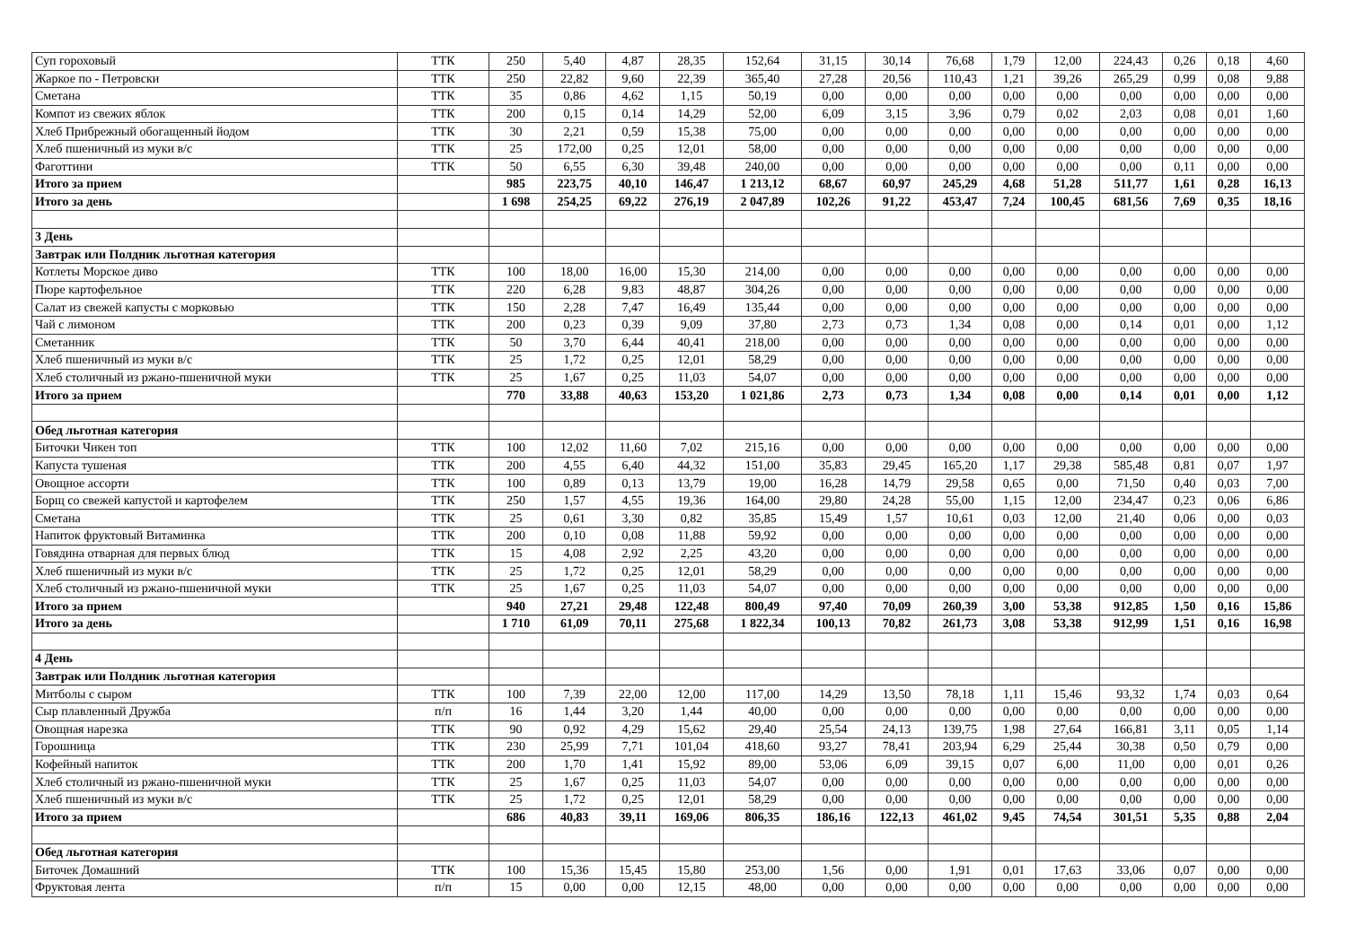| Суп гороховый | ТТК | 250 | 5,40 | 4,87 | 28,35 | 152,64 | 31,15 | 30,14 | 76,68 | 1,79 | 12,00 | 224,43 | 0,26 | 0,18 | 4,60 |
| Жаркое по - Петровски | ТТК | 250 | 22,82 | 9,60 | 22,39 | 365,40 | 27,28 | 20,56 | 110,43 | 1,21 | 39,26 | 265,29 | 0,99 | 0,08 | 9,88 |
| Сметана | ТТК | 35 | 0,86 | 4,62 | 1,15 | 50,19 | 0,00 | 0,00 | 0,00 | 0,00 | 0,00 | 0,00 | 0,00 | 0,00 | 0,00 |
| Компот из свежих яблок | ТТК | 200 | 0,15 | 0,14 | 14,29 | 52,00 | 6,09 | 3,15 | 3,96 | 0,79 | 0,02 | 2,03 | 0,08 | 0,01 | 1,60 |
| Хлеб Прибрежный обогащенный йодом | ТТК | 30 | 2,21 | 0,59 | 15,38 | 75,00 | 0,00 | 0,00 | 0,00 | 0,00 | 0,00 | 0,00 | 0,00 | 0,00 | 0,00 |
| Хлеб пшеничный из муки в/с | ТТК | 25 | 172,00 | 0,25 | 12,01 | 58,00 | 0,00 | 0,00 | 0,00 | 0,00 | 0,00 | 0,00 | 0,00 | 0,00 | 0,00 |
| Фаготтини | ТТК | 50 | 6,55 | 6,30 | 39,48 | 240,00 | 0,00 | 0,00 | 0,00 | 0,00 | 0,00 | 0,00 | 0,11 | 0,00 | 0,00 |
| Итого за прием | | 985 | 223,75 | 40,10 | 146,47 | 1 213,12 | 68,67 | 60,97 | 245,29 | 4,68 | 51,28 | 511,77 | 1,61 | 0,28 | 16,13 |
| Итого за день | | 1 698 | 254,25 | 69,22 | 276,19 | 2 047,89 | 102,26 | 91,22 | 453,47 | 7,24 | 100,45 | 681,56 | 7,69 | 0,35 | 18,16 |
| 3 День | | | | | | | | | | | | | | | |
| Завтрак или Полдник льготная категория | | | | | | | | | | | | | | | |
| Котлеты Морское диво | ТТК | 100 | 18,00 | 16,00 | 15,30 | 214,00 | 0,00 | 0,00 | 0,00 | 0,00 | 0,00 | 0,00 | 0,00 | 0,00 | 0,00 |
| Пюре картофельное | ТТК | 220 | 6,28 | 9,83 | 48,87 | 304,26 | 0,00 | 0,00 | 0,00 | 0,00 | 0,00 | 0,00 | 0,00 | 0,00 | 0,00 |
| Салат из свежей капусты с морковью | ТТК | 150 | 2,28 | 7,47 | 16,49 | 135,44 | 0,00 | 0,00 | 0,00 | 0,00 | 0,00 | 0,00 | 0,00 | 0,00 | 0,00 |
| Чай с лимоном | ТТК | 200 | 0,23 | 0,39 | 9,09 | 37,80 | 2,73 | 0,73 | 1,34 | 0,08 | 0,00 | 0,14 | 0,01 | 0,00 | 1,12 |
| Сметанник | ТТК | 50 | 3,70 | 6,44 | 40,41 | 218,00 | 0,00 | 0,00 | 0,00 | 0,00 | 0,00 | 0,00 | 0,00 | 0,00 | 0,00 |
| Хлеб пшеничный из муки в/с | ТТК | 25 | 1,72 | 0,25 | 12,01 | 58,29 | 0,00 | 0,00 | 0,00 | 0,00 | 0,00 | 0,00 | 0,00 | 0,00 | 0,00 |
| Хлеб столичный из ржано-пшеничной муки | ТТК | 25 | 1,67 | 0,25 | 11,03 | 54,07 | 0,00 | 0,00 | 0,00 | 0,00 | 0,00 | 0,00 | 0,00 | 0,00 | 0,00 |
| Итого за прием | | 770 | 33,88 | 40,63 | 153,20 | 1 021,86 | 2,73 | 0,73 | 1,34 | 0,08 | 0,00 | 0,14 | 0,01 | 0,00 | 1,12 |
| Обед льготная категория | | | | | | | | | | | | | | | |
| Биточки Чикен топ | ТТК | 100 | 12,02 | 11,60 | 7,02 | 215,16 | 0,00 | 0,00 | 0,00 | 0,00 | 0,00 | 0,00 | 0,00 | 0,00 | 0,00 |
| Капуста тушеная | ТТК | 200 | 4,55 | 6,40 | 44,32 | 151,00 | 35,83 | 29,45 | 165,20 | 1,17 | 29,38 | 585,48 | 0,81 | 0,07 | 1,97 |
| Овощное ассорти | ТТК | 100 | 0,89 | 0,13 | 13,79 | 19,00 | 16,28 | 14,79 | 29,58 | 0,65 | 0,00 | 71,50 | 0,40 | 0,03 | 7,00 |
| Борщ со свежей капустой и картофелем | ТТК | 250 | 1,57 | 4,55 | 19,36 | 164,00 | 29,80 | 24,28 | 55,00 | 1,15 | 12,00 | 234,47 | 0,23 | 0,06 | 6,86 |
| Сметана | ТТК | 25 | 0,61 | 3,30 | 0,82 | 35,85 | 15,49 | 1,57 | 10,61 | 0,03 | 12,00 | 21,40 | 0,06 | 0,00 | 0,03 |
| Напиток фруктовый Витаминка | ТТК | 200 | 0,10 | 0,08 | 11,88 | 59,92 | 0,00 | 0,00 | 0,00 | 0,00 | 0,00 | 0,00 | 0,00 | 0,00 | 0,00 |
| Говядина отварная для первых блюд | ТТК | 15 | 4,08 | 2,92 | 2,25 | 43,20 | 0,00 | 0,00 | 0,00 | 0,00 | 0,00 | 0,00 | 0,00 | 0,00 | 0,00 |
| Хлеб пшеничный из муки в/с | ТТК | 25 | 1,72 | 0,25 | 12,01 | 58,29 | 0,00 | 0,00 | 0,00 | 0,00 | 0,00 | 0,00 | 0,00 | 0,00 | 0,00 |
| Хлеб столичный из ржано-пшеничной муки | ТТК | 25 | 1,67 | 0,25 | 11,03 | 54,07 | 0,00 | 0,00 | 0,00 | 0,00 | 0,00 | 0,00 | 0,00 | 0,00 | 0,00 |
| Итого за прием | | 940 | 27,21 | 29,48 | 122,48 | 800,49 | 97,40 | 70,09 | 260,39 | 3,00 | 53,38 | 912,85 | 1,50 | 0,16 | 15,86 |
| Итого за день | | 1 710 | 61,09 | 70,11 | 275,68 | 1 822,34 | 100,13 | 70,82 | 261,73 | 3,08 | 53,38 | 912,99 | 1,51 | 0,16 | 16,98 |
| 4 День | | | | | | | | | | | | | | | |
| Завтрак или Полдник льготная категория | | | | | | | | | | | | | | | |
| Митболы с сыром | ТТК | 100 | 7,39 | 22,00 | 12,00 | 117,00 | 14,29 | 13,50 | 78,18 | 1,11 | 15,46 | 93,32 | 1,74 | 0,03 | 0,64 |
| Сыр плавленный Дружба | п/п | 16 | 1,44 | 3,20 | 1,44 | 40,00 | 0,00 | 0,00 | 0,00 | 0,00 | 0,00 | 0,00 | 0,00 | 0,00 | 0,00 |
| Овощная нарезка | ТТК | 90 | 0,92 | 4,29 | 15,62 | 29,40 | 25,54 | 24,13 | 139,75 | 1,98 | 27,64 | 166,81 | 3,11 | 0,05 | 1,14 |
| Горошница | ТТК | 230 | 25,99 | 7,71 | 101,04 | 418,60 | 93,27 | 78,41 | 203,94 | 6,29 | 25,44 | 30,38 | 0,50 | 0,79 | 0,00 |
| Кофейный напиток | ТТК | 200 | 1,70 | 1,41 | 15,92 | 89,00 | 53,06 | 6,09 | 39,15 | 0,07 | 6,00 | 11,00 | 0,00 | 0,01 | 0,26 |
| Хлеб столичный из ржано-пшеничной муки | ТТК | 25 | 1,67 | 0,25 | 11,03 | 54,07 | 0,00 | 0,00 | 0,00 | 0,00 | 0,00 | 0,00 | 0,00 | 0,00 | 0,00 |
| Хлеб пшеничный из муки в/с | ТТК | 25 | 1,72 | 0,25 | 12,01 | 58,29 | 0,00 | 0,00 | 0,00 | 0,00 | 0,00 | 0,00 | 0,00 | 0,00 | 0,00 |
| Итого за прием | | 686 | 40,83 | 39,11 | 169,06 | 806,35 | 186,16 | 122,13 | 461,02 | 9,45 | 74,54 | 301,51 | 5,35 | 0,88 | 2,04 |
| Обед льготная категория | | | | | | | | | | | | | | | |
| Биточек Домашний | ТТК | 100 | 15,36 | 15,45 | 15,80 | 253,00 | 1,56 | 0,00 | 1,91 | 0,01 | 17,63 | 33,06 | 0,07 | 0,00 | 0,00 |
| Фруктовая лента | п/п | 15 | 0,00 | 0,00 | 12,15 | 48,00 | 0,00 | 0,00 | 0,00 | 0,00 | 0,00 | 0,00 | 0,00 | 0,00 | 0,00 |